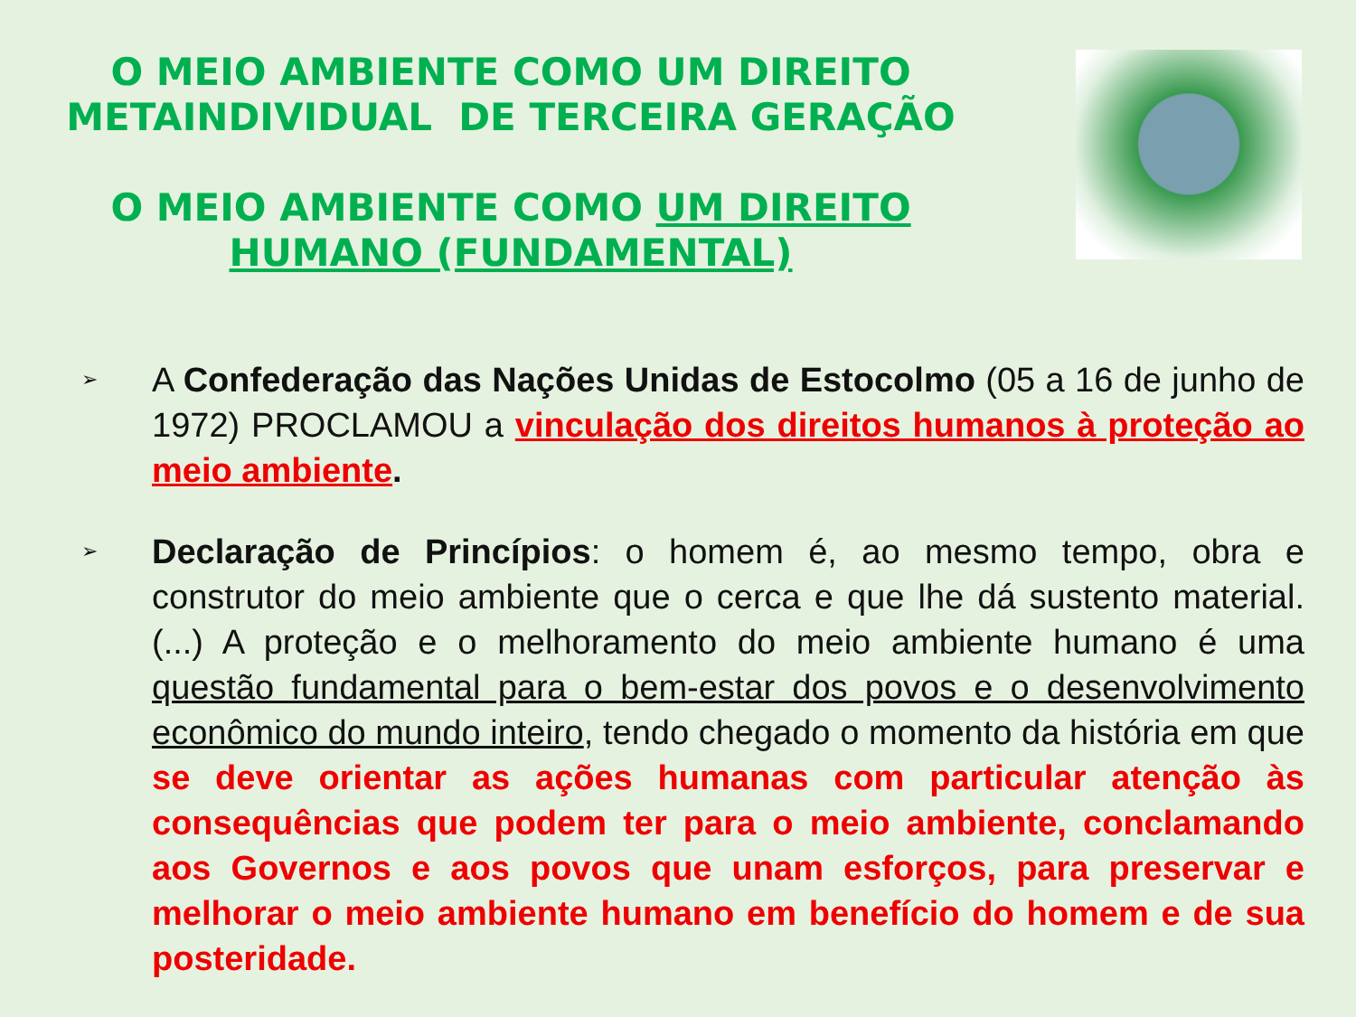O MEIO AMBIENTE COMO UM DIREITO
METAINDIVIDUAL DE TERCEIRA GERAÇÃO
O MEIO AMBIENTE COMO UM DIREITO
HUMANO (FUNDAMENTAL)
➢
A Confederação das Nações Unidas de Estocolmo (05 a 16 de junho de 1972) PROCLAMOU a vinculação dos direitos humanos à proteção ao meio ambiente.
➢
Declaração de Princípios: o homem é, ao mesmo tempo, obra e construtor do meio ambiente que o cerca e que lhe dá sustento material. (...) A proteção e o melhoramento do meio ambiente humano é uma questão fundamental para o bem-estar dos povos e o desenvolvimento econômico do mundo inteiro, tendo chegado o momento da história em que se deve orientar as ações humanas com particular atenção às consequências que podem ter para o meio ambiente, conclamando aos Governos e aos povos que unam esforços, para preservar e melhorar o meio ambiente humano em benefício do homem e de sua posteridade.